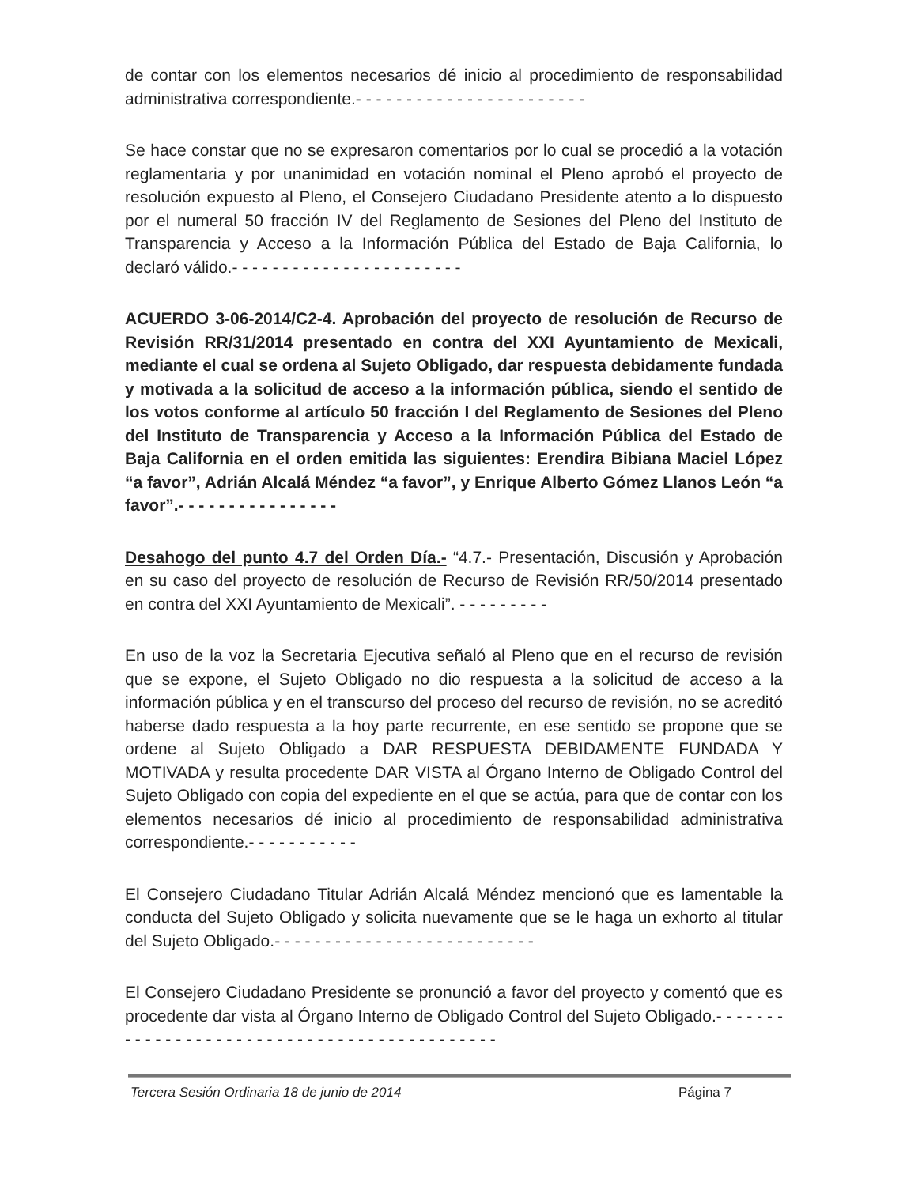de contar con los elementos necesarios dé inicio al procedimiento de responsabilidad administrativa correspondiente.- - - - - - - - - - - - - - - - - - - - - - -
Se hace constar que no se expresaron comentarios por lo cual se procedió a la votación reglamentaria y por unanimidad en votación nominal el Pleno aprobó el proyecto de resolución expuesto al Pleno, el Consejero Ciudadano Presidente atento a lo dispuesto por el numeral 50 fracción IV del Reglamento de Sesiones del Pleno del Instituto de Transparencia y Acceso a la Información Pública del Estado de Baja California, lo declaró válido.- - - - - - - - - - - - - - - - - - - - - - -
ACUERDO 3-06-2014/C2-4. Aprobación del proyecto de resolución de Recurso de Revisión RR/31/2014 presentado en contra del XXI Ayuntamiento de Mexicali, mediante el cual se ordena al Sujeto Obligado, dar respuesta debidamente fundada y motivada a la solicitud de acceso a la información pública, siendo el sentido de los votos conforme al artículo 50 fracción I del Reglamento de Sesiones del Pleno del Instituto de Transparencia y Acceso a la Información Pública del Estado de Baja California en el orden emitida las siguientes: Erendira Bibiana Maciel López “a favor”, Adrián Alcalá Méndez “a favor”, y Enrique Alberto Gómez Llanos León “a favor”.- - - - - - - - - - - - - - - -
Desahogo del punto 4.7 del Orden Día.- “4.7.- Presentación, Discusión y Aprobación en su caso del proyecto de resolución de Recurso de Revisión RR/50/2014 presentado en contra del XXI Ayuntamiento de Mexicali”. - - - - - - - - -
En uso de la voz la Secretaria Ejecutiva señaló al Pleno que en el recurso de revisión que se expone, el Sujeto Obligado no dio respuesta a la solicitud de acceso a la información pública y en el transcurso del proceso del recurso de revisión, no se acreditó haberse dado respuesta a la hoy parte recurrente, en ese sentido se propone que se ordene al Sujeto Obligado a DAR RESPUESTA DEBIDAMENTE FUNDADA Y MOTIVADA y resulta procedente DAR VISTA al Órgano Interno de Obligado Control del Sujeto Obligado con copia del expediente en el que se actúa, para que de contar con los elementos necesarios dé inicio al procedimiento de responsabilidad administrativa correspondiente.- - - - - - - - - - -
El Consejero Ciudadano Titular Adrián Alcalá Méndez mencionó que es lamentable la conducta del Sujeto Obligado y solicita nuevamente que se le haga un exhorto al titular del Sujeto Obligado.- - - - - - - - - - - - - - - - - - - - - - - - - -
El Consejero Ciudadano Presidente se pronunció a favor del proyecto y comentó que es procedente dar vista al Órgano Interno de Obligado Control del Sujeto Obligado.- - - - - - - - - - - - - - - - - - - - - - - - - - - - - - - - - - - - - - - - - - - -
Tercera Sesión Ordinaria 18 de junio de 2014 Página 7